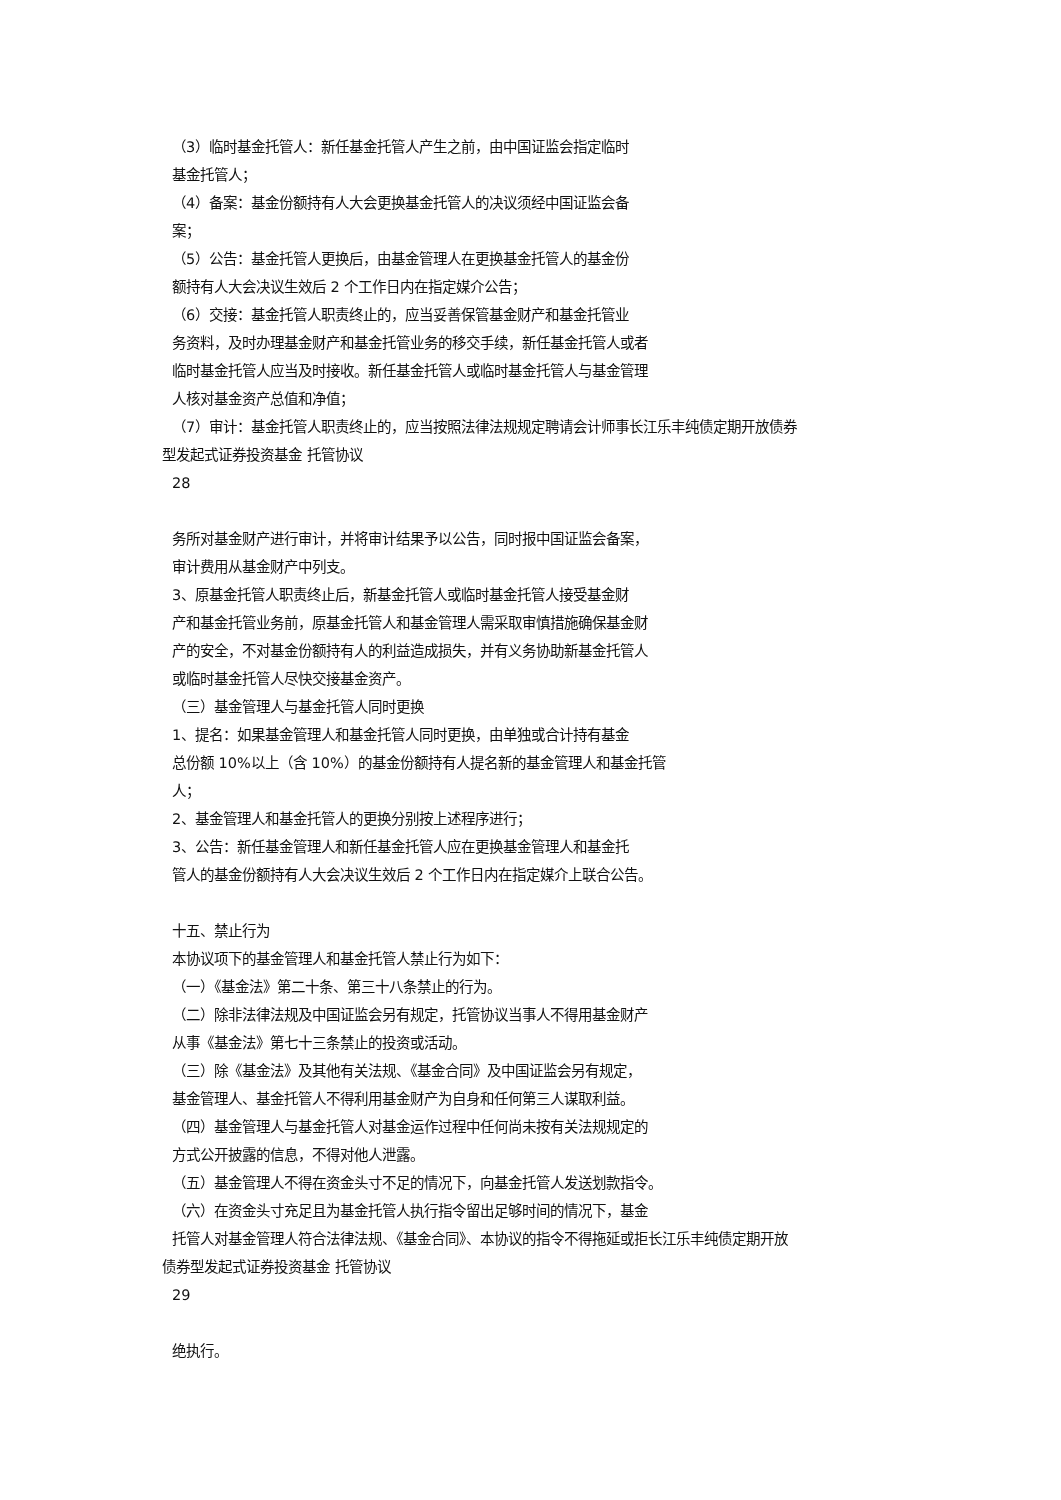（3）临时基金托管人：新任基金托管人产生之前，由中国证监会指定临时
基金托管人；
（4）备案：基金份额持有人大会更换基金托管人的决议须经中国证监会备
案；
（5）公告：基金托管人更换后，由基金管理人在更换基金托管人的基金份
额持有人大会决议生效后 2 个工作日内在指定媒介公告；
（6）交接：基金托管人职责终止的，应当妥善保管基金财产和基金托管业
务资料，及时办理基金财产和基金托管业务的移交手续，新任基金托管人或者
临时基金托管人应当及时接收。新任基金托管人或临时基金托管人与基金管理
人核对基金资产总值和净值；
（7）审计：基金托管人职责终止的，应当按照法律法规规定聘请会计师事长江乐丰纯债定期开放债券
型发起式证券投资基金 托管协议
28
务所对基金财产进行审计，并将审计结果予以公告，同时报中国证监会备案，
审计费用从基金财产中列支。
3、原基金托管人职责终止后，新基金托管人或临时基金托管人接受基金财
产和基金托管业务前，原基金托管人和基金管理人需采取审慎措施确保基金财
产的安全，不对基金份额持有人的利益造成损失，并有义务协助新基金托管人
或临时基金托管人尽快交接基金资产。
（三）基金管理人与基金托管人同时更换
1、提名：如果基金管理人和基金托管人同时更换，由单独或合计持有基金
总份额 10%以上（含 10%）的基金份额持有人提名新的基金管理人和基金托管
人；
2、基金管理人和基金托管人的更换分别按上述程序进行；
3、公告：新任基金管理人和新任基金托管人应在更换基金管理人和基金托
管人的基金份额持有人大会决议生效后 2 个工作日内在指定媒介上联合公告。
十五、禁止行为
本协议项下的基金管理人和基金托管人禁止行为如下：
（一）《基金法》第二十条、第三十八条禁止的行为。
（二）除非法律法规及中国证监会另有规定，托管协议当事人不得用基金财产
从事《基金法》第七十三条禁止的投资或活动。
（三）除《基金法》及其他有关法规、《基金合同》及中国证监会另有规定，
基金管理人、基金托管人不得利用基金财产为自身和任何第三人谋取利益。
（四）基金管理人与基金托管人对基金运作过程中任何尚未按有关法规规定的
方式公开披露的信息，不得对他人泄露。
（五）基金管理人不得在资金头寸不足的情况下，向基金托管人发送划款指令。
（六）在资金头寸充足且为基金托管人执行指令留出足够时间的情况下，基金
托管人对基金管理人符合法律法规、《基金合同》、本协议的指令不得拖延或拒长江乐丰纯债定期开放
债券型发起式证券投资基金 托管协议
29
绝执行。